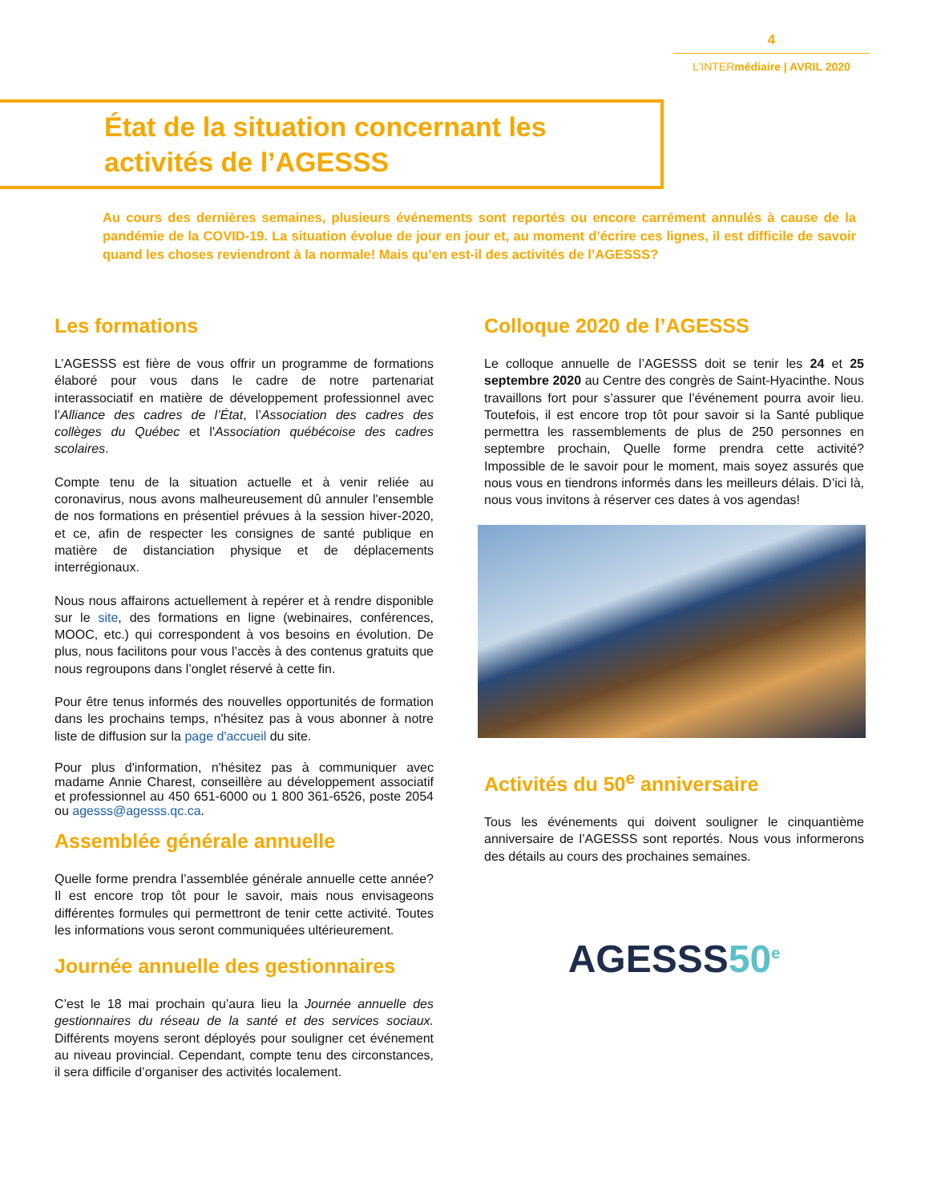4
L’INTERmédiaire | AVRIL 2020
État de la situation concernant les
activités de l’AGESSS
Au cours des dernières semaines, plusieurs événements sont reportés ou encore carrément annulés à cause de la pandémie de la COVID-19. La situation évolue de jour en jour et, au moment d’écrire ces lignes, il est difficile de savoir quand les choses reviendront à la normale! Mais qu’en est-il des activités de l’AGESSS?
Les formations
L’AGESSS est fière de vous offrir un programme de formations élaboré pour vous dans le cadre de notre partenariat interassociatif en matière de développement professionnel avec l’Alliance des cadres de l’État, l’Association des cadres des collèges du Québec et l'Association québécoise des cadres scolaires.
Compte tenu de la situation actuelle et à venir reliée au coronavirus, nous avons malheureusement dû annuler l'ensemble de nos formations en présentiel prévues à la session hiver-2020, et ce, afin de respecter les consignes de santé publique en matière de distanciation physique et de déplacements interrégionaux.
Nous nous affairons actuellement à repérer et à rendre disponible sur le site, des formations en ligne (webinaires, conférences, MOOC, etc.) qui correspondent à vos besoins en évolution. De plus, nous facilitons pour vous l’accès à des contenus gratuits que nous regroupons dans l’onglet réservé à cette fin.
Pour être tenus informés des nouvelles opportunités de formation dans les prochains temps, n'hésitez pas à vous abonner à notre liste de diffusion sur la page d'accueil du site.
Pour plus d'information, n'hésitez pas à communiquer avec madame Annie Charest, conseillère au développement associatif et professionnel au 450 651-6000 ou 1 800 361-6526, poste 2054 ou agesss@agesss.qc.ca.
Assemblée générale annuelle
Quelle forme prendra l’assemblée générale annuelle cette année? Il est encore trop tôt pour le savoir, mais nous envisageons différentes formules qui permettront de tenir cette activité. Toutes les informations vous seront communiquées ultérieurement.
Journée annuelle des gestionnaires
C’est le 18 mai prochain qu’aura lieu la Journée annuelle des gestionnaires du réseau de la santé et des services sociaux. Différents moyens seront déployés pour souligner cet événement au niveau provincial. Cependant, compte tenu des circonstances, il sera difficile d’organiser des activités localement.
Colloque 2020 de l’AGESSS
Le colloque annuelle de l’AGESSS doit se tenir les 24 et 25 septembre 2020 au Centre des congrès de Saint-Hyacinthe. Nous travaillons fort pour s’assurer que l’événement pourra avoir lieu. Toutefois, il est encore trop tôt pour savoir si la Santé publique permettra les rassemblements de plus de 250 personnes en septembre prochain, Quelle forme prendra cette activité? Impossible de le savoir pour le moment, mais soyez assurés que nous vous en tiendrons informés dans les meilleurs délais. D’ici là, nous vous invitons à réserver ces dates à vos agendas!
Activités du 50<sup>e</sup> anniversaire
Tous les événements qui doivent souligner le cinquantième anniversaire de l’AGESSS sont reportés. Nous vous informerons des détails au cours des prochaines semaines.
AGESSS50<sup>e</sup>